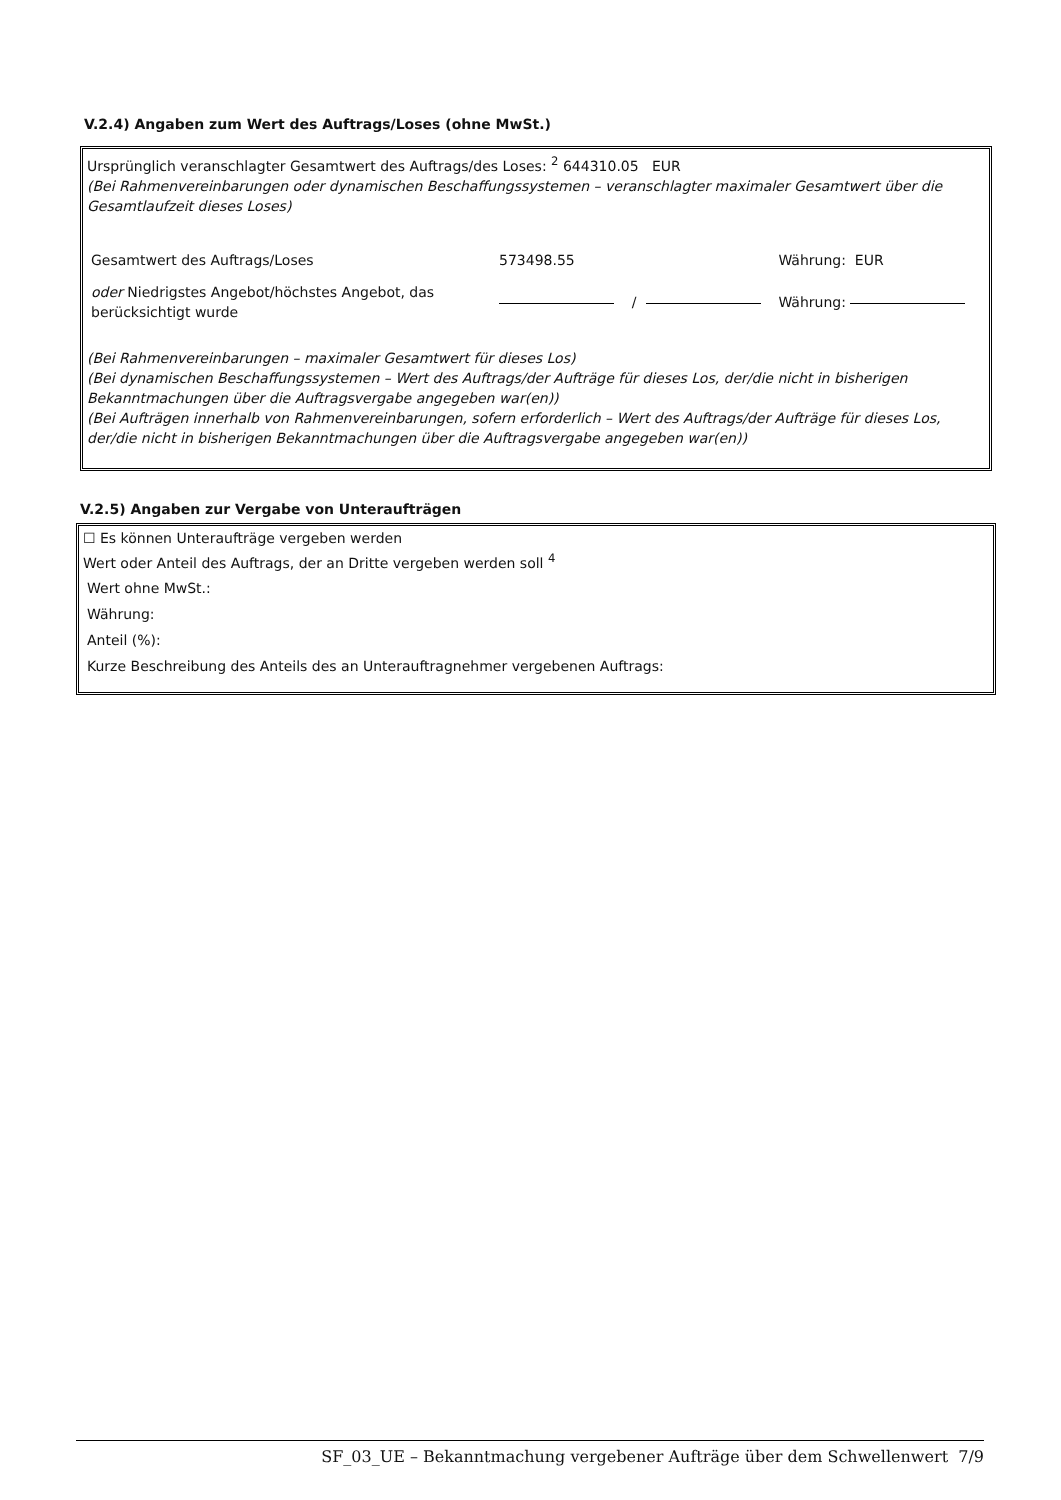V.2.4) Angaben zum Wert des Auftrags/Loses (ohne MwSt.)
Ursprünglich veranschlagter Gesamtwert des Auftrags/des Loses: <sup>2</sup> 644310.05 EUR
(Bei Rahmenvereinbarungen oder dynamischen Beschaffungssystemen – veranschlagter maximaler Gesamtwert über die Gesamtlaufzeit dieses Loses)
| Gesamtwert des Auftrags/Loses | 573498.55 | | | Währung: EUR |
| oder Niedrigstes Angebot/höchstes Angebot, das berücksichtigt wurde | | / | | Währung: |
(Bei Rahmenvereinbarungen – maximaler Gesamtwert für dieses Los)
(Bei dynamischen Beschaffungssystemen – Wert des Auftrags/der Aufträge für dieses Los, der/die nicht in bisherigen Bekanntmachungen über die Auftragsvergabe angegeben war(en))
(Bei Aufträgen innerhalb von Rahmenvereinbarungen, sofern erforderlich – Wert des Auftrags/der Aufträge für dieses Los, der/die nicht in bisherigen Bekanntmachungen über die Auftragsvergabe angegeben war(en))
V.2.5) Angaben zur Vergabe von Unteraufträgen
☐ Es können Unteraufträge vergeben werden
Wert oder Anteil des Auftrags, der an Dritte vergeben werden soll <sup>4</sup>
Wert ohne MwSt.:
Währung:
Anteil (%):
Kurze Beschreibung des Anteils des an Unterauftragnehmer vergebenen Auftrags:
SF_03_UE – Bekanntmachung vergebener Aufträge über dem Schwellenwert 7/9